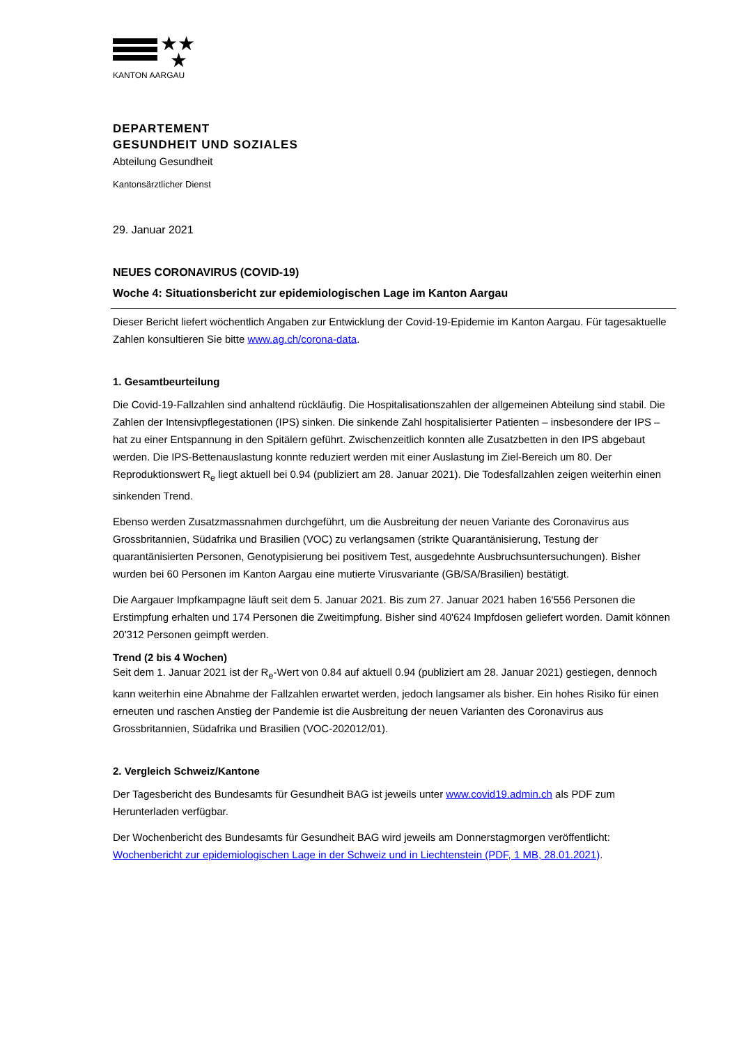★★
★
KANTON AARGAU
DEPARTEMENT
GESUNDHEIT UND SOZIALES
Abteilung Gesundheit
Kantonsärztlicher Dienst
29. Januar 2021
NEUES CORONAVIRUS (COVID-19)
Woche 4: Situationsbericht zur epidemiologischen Lage im Kanton Aargau
Dieser Bericht liefert wöchentlich Angaben zur Entwicklung der Covid-19-Epidemie im Kanton Aargau. Für tagesaktuelle Zahlen konsultieren Sie bitte www.ag.ch/corona-data.
1. Gesamtbeurteilung
Die Covid-19-Fallzahlen sind anhaltend rückläufig. Die Hospitalisationszahlen der allgemeinen Abteilung sind stabil. Die Zahlen der Intensivpflegestationen (IPS) sinken. Die sinkende Zahl hospitalisierter Patienten – insbesondere der IPS – hat zu einer Entspannung in den Spitälern geführt. Zwischenzeitlich konnten alle Zusatzbetten in den IPS abgebaut werden. Die IPS-Bettenauslastung konnte reduziert werden mit einer Auslastung im Ziel-Bereich um 80. Der Reproduktionswert R<sub>e</sub> liegt aktuell bei 0.94 (publiziert am 28. Januar 2021). Die Todesfallzahlen zeigen weiterhin einen sinkenden Trend.
Ebenso werden Zusatzmassnahmen durchgeführt, um die Ausbreitung der neuen Variante des Coronavirus aus Grossbritannien, Südafrika und Brasilien (VOC) zu verlangsamen (strikte Quarantänisierung, Testung der quarantänisierten Personen, Genotypisierung bei positivem Test, ausgedehnte Ausbruchsuntersuchungen). Bisher wurden bei 60 Personen im Kanton Aargau eine mutierte Virusvariante (GB/SA/Brasilien) bestätigt.
Die Aargauer Impfkampagne läuft seit dem 5. Januar 2021. Bis zum 27. Januar 2021 haben 16'556 Personen die Erstimpfung erhalten und 174 Personen die Zweitimpfung. Bisher sind 40'624 Impfdosen geliefert worden. Damit können 20'312 Personen geimpft werden.
Trend (2 bis 4 Wochen)
Seit dem 1. Januar 2021 ist der R<sub>e</sub>-Wert von 0.84 auf aktuell 0.94 (publiziert am 28. Januar 2021) gestiegen, dennoch kann weiterhin eine Abnahme der Fallzahlen erwartet werden, jedoch langsamer als bisher. Ein hohes Risiko für einen erneuten und raschen Anstieg der Pandemie ist die Ausbreitung der neuen Varianten des Coronavirus aus Grossbritannien, Südafrika und Brasilien (VOC-202012/01).
2. Vergleich Schweiz/Kantone
Der Tagesbericht des Bundesamts für Gesundheit BAG ist jeweils unter www.covid19.admin.ch als PDF zum Herunterladen verfügbar.
Der Wochenbericht des Bundesamts für Gesundheit BAG wird jeweils am Donnerstagmorgen veröffentlicht: Wochenbericht zur epidemiologischen Lage in der Schweiz und in Liechtenstein (PDF, 1 MB, 28.01.2021).